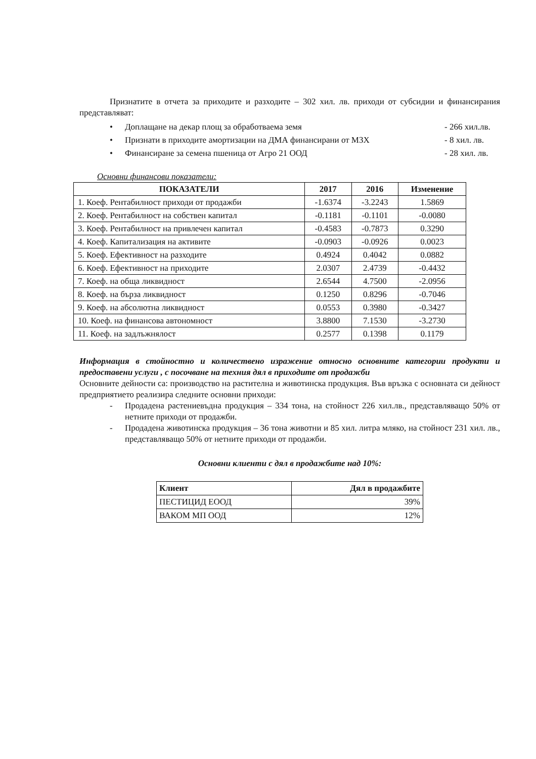Признатите в отчета за приходите и разходите – 302 хил. лв. приходи от субсидии и финансирания представляват:
• Доплащане на декар площ за обработваема земя - 266 хил.лв.
• Признати в приходите амортизации на ДМА финансирани от МЗХ - 8 хил. лв.
• Финансиране за семена пшеница от Агро 21 ООД - 28 хил. лв.
Основни финансови показатели:
| ПОКАЗАТЕЛИ | 2017 | 2016 | Изменение |
| --- | --- | --- | --- |
| 1. Коеф. Рентабилност приходи от продажби | -1.6374 | -3.2243 | 1.5869 |
| 2. Коеф. Рентабилност на собствен капитал | -0.1181 | -0.1101 | -0.0080 |
| 3. Коеф. Рентабилност на привлечен капитал | -0.4583 | -0.7873 | 0.3290 |
| 4. Коеф. Капитализация на активите | -0.0903 | -0.0926 | 0.0023 |
| 5. Коеф. Ефективност на разходите | 0.4924 | 0.4042 | 0.0882 |
| 6. Коеф. Ефективност на приходите | 2.0307 | 2.4739 | -0.4432 |
| 7. Коеф. на обща ликвидност | 2.6544 | 4.7500 | -2.0956 |
| 8. Коеф. на бърза ликвидност | 0.1250 | 0.8296 | -0.7046 |
| 9. Коеф. на абсолютна ликвидност | 0.0553 | 0.3980 | -0.3427 |
| 10. Коеф. на финансова автономност | 3.8800 | 7.1530 | -3.2730 |
| 11. Коеф. на задлъжнялост | 0.2577 | 0.1398 | 0.1179 |
Информация в стойностно и количествено изражение относно основните категории продукти и предоставени услуги , с посочване на техния дял в приходите от продажби
Основните дейности са: производство на растителна и животинска продукция. Във връзка с основната си дейност предприятието реализира следните основни приходи:
- Продадена растениевъдна продукция – 334 тона, на стойност 226 хил.лв., представляващо 50% от нетните приходи от продажби.
- Продадена животинска продукция – 36 тона животни и 85 хил. литра мляко, на стойност 231 хил. лв., представляващо 50% от нетните приходи от продажби.
Основни клиенти с дял в продажбите над 10%:
| Клиент | Дял в продажбите |
| --- | --- |
| ПЕСТИЦИД ЕООД | 39% |
| ВАКОМ МП ООД | 12% |